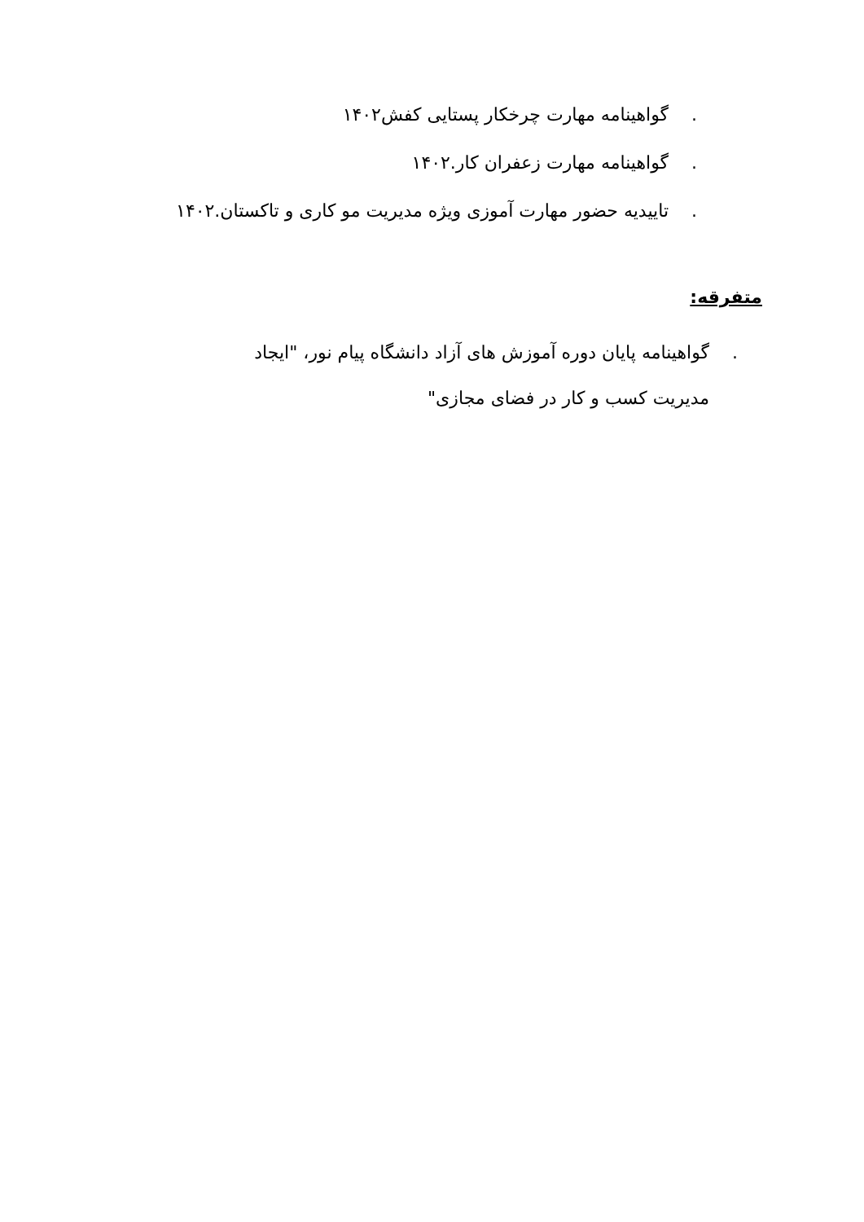. گواهینامه مهارت چرخکار پستایی کفش۱۴۰۲
. گواهینامه مهارت زعفران کار.۱۴۰۲
. تاییدیه حضور مهارت آموزی ویژه مدیریت مو کاری و تاکستان.۱۴۰۲
متفرقه:
. گواهینامه پایان دوره آموزش های آزاد دانشگاه پیام نور، "ایجاد مدیریت کسب و کار در فضای مجازی"